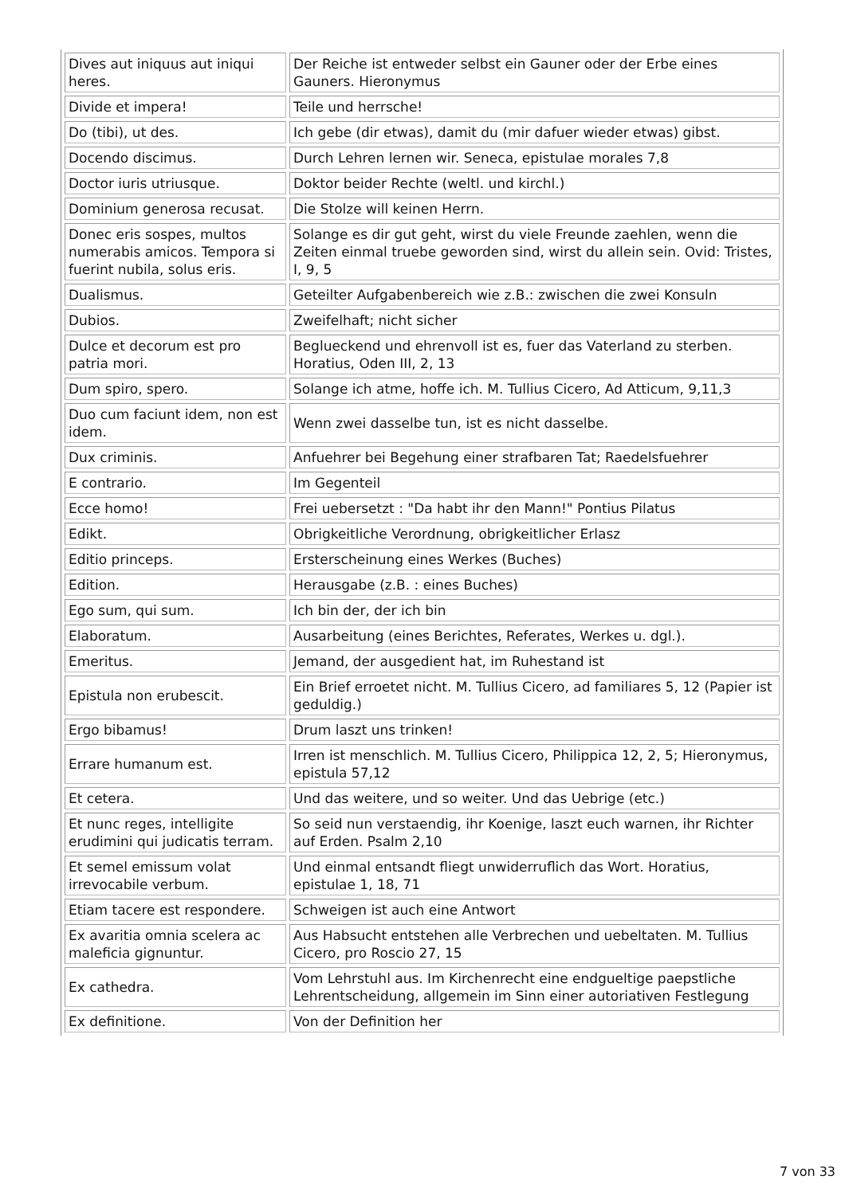| Dives aut iniquus aut iniqui heres. | Der Reiche ist entweder selbst ein Gauner oder der Erbe eines Gauners. Hieronymus |
| Divide et impera! | Teile und herrsche! |
| Do (tibi), ut des. | Ich gebe (dir etwas), damit du (mir dafuer wieder etwas) gibst. |
| Docendo discimus. | Durch Lehren lernen wir. Seneca, epistulae morales 7,8 |
| Doctor iuris utriusque. | Doktor beider Rechte (weltl. und kirchl.) |
| Dominium generosa recusat. | Die Stolze will keinen Herrn. |
| Donec eris sospes, multos numerabis amicos. Tempora si fuerint nubila, solus eris. | Solange es dir gut geht, wirst du viele Freunde zaehlen, wenn die Zeiten einmal truebe geworden sind, wirst du allein sein. Ovid: Tristes, I, 9, 5 |
| Dualismus. | Geteilter Aufgabenbereich wie z.B.: zwischen die zwei Konsuln |
| Dubios. | Zweifelhaft; nicht sicher |
| Dulce et decorum est pro patria mori. | Beglueckend und ehrenvoll ist es, fuer das Vaterland zu sterben. Horatius, Oden III, 2, 13 |
| Dum spiro, spero. | Solange ich atme, hoffe ich. M. Tullius Cicero, Ad Atticum, 9,11,3 |
| Duo cum faciunt idem, non est idem. | Wenn zwei dasselbe tun, ist es nicht dasselbe. |
| Dux criminis. | Anfuehrer bei Begehung einer strafbaren Tat; Raedelsfuehrer |
| E contrario. | Im Gegenteil |
| Ecce homo! | Frei uebersetzt : "Da habt ihr den Mann!" Pontius Pilatus |
| Edikt. | Obrigkeitliche Verordnung, obrigkeitlicher Erlasz |
| Editio princeps. | Ersterscheinung eines Werkes (Buches) |
| Edition. | Herausgabe (z.B. : eines Buches) |
| Ego sum, qui sum. | Ich bin der, der ich bin |
| Elaboratum. | Ausarbeitung (eines Berichtes, Referates, Werkes u. dgl.). |
| Emeritus. | Jemand, der ausgedient hat, im Ruhestand ist |
| Epistula non erubescit. | Ein Brief erroetet nicht. M. Tullius Cicero, ad familiares 5, 12 (Papier ist geduldig.) |
| Ergo bibamus! | Drum laszt uns trinken! |
| Errare humanum est. | Irren ist menschlich. M. Tullius Cicero, Philippica 12, 2, 5; Hieronymus, epistula 57,12 |
| Et cetera. | Und das weitere, und so weiter. Und das Uebrige (etc.) |
| Et nunc reges, intelligite erudimini qui judicatis terram. | So seid nun verstaendig, ihr Koenige, laszt euch warnen, ihr Richter auf Erden. Psalm 2,10 |
| Et semel emissum volat irrevocabile verbum. | Und einmal entsandt fliegt unwiderruflich das Wort. Horatius, epistulae 1, 18, 71 |
| Etiam tacere est respondere. | Schweigen ist auch eine Antwort |
| Ex avaritia omnia scelera ac maleficia gignuntur. | Aus Habsucht entstehen alle Verbrechen und uebeltaten. M. Tullius Cicero, pro Roscio 27, 15 |
| Ex cathedra. | Vom Lehrstuhl aus. Im Kirchenrecht eine endgueltige paepstliche Lehrentscheidung, allgemein im Sinn einer autoriativen Festlegung |
| Ex definitione. | Von der Definition her |
7 von 33